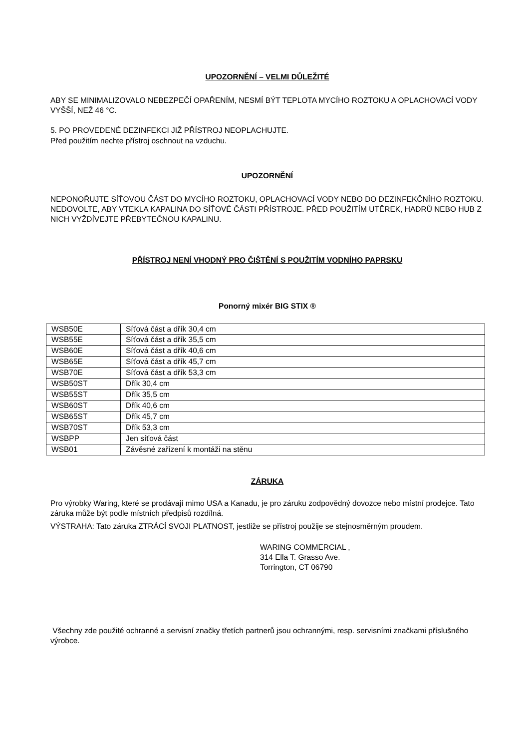UPOZORNĚNÍ – VELMI DŮLEŽITÉ
ABY SE MINIMALIZOVALO NEBEZPEČÍ OPAŘENÍM, NESMÍ BÝT TEPLOTA MYCÍHO ROZTOKU A OPLACHOVACÍ VODY VYŠŠÍ, NEŽ 46 °C.
5. PO PROVEDENÉ DEZINFEKCI JIŽ PŘÍSTROJ NEOPLACHUJTE.
Před použitím nechte přístroj oschnout na vzduchu.
UPOZORNĚNÍ
NEPONOŘUJTE SÍŤOVOU ČÁST DO MYCÍHO ROZTOKU, OPLACHOVACÍ VODY NEBO DO DEZINFEKČNÍHO ROZTOKU. NEDOVOLTE, ABY VTEKLA KAPALINA DO SÍŤOVÉ ČÁSTI PŘÍSTROJE. PŘED POUŽITÍM UTĚREK, HADRŮ NEBO HUB Z NICH VYŽDÍVEJTE PŘEBYTEČNOU KAPALINU.
PŘÍSTROJ NENÍ VHODNÝ PRO ČIŠTĚNÍ S POUŽITÍM VODNÍHO PAPRSKU
Ponorný mixér BIG STIX ®
| WSB50E | Síťová část a dřík 30,4 cm |
| WSB55E | Síťová část a dřík 35,5 cm |
| WSB60E | Síťová část a dřík 40,6 cm |
| WSB65E | Síťová část a dřík 45,7 cm |
| WSB70E | Síťová část a dřík 53,3 cm |
| WSB50ST | Dřík 30,4 cm |
| WSB55ST | Dřík 35,5 cm |
| WSB60ST | Dřík 40,6 cm |
| WSB65ST | Dřík 45,7 cm |
| WSB70ST | Dřík 53,3 cm |
| WSBPP | Jen síťová část |
| WSB01 | Závěsné zařízení k montáži na stěnu |
ZÁRUKA
Pro výrobky Waring, které se prodávají mimo USA a Kanadu, je pro záruku zodpovědný dovozce nebo místní prodejce. Tato záruka může být podle místních předpisů rozdílná.
VÝSTRAHA: Tato záruka ZTRÁCÍ SVOJI PLATNOST, jestliže se přístroj použije se stejnosměrným proudem.
WARING COMMERCIAL ,
314 Ella T. Grasso Ave.
Torrington, CT 06790
Všechny zde použité ochranné a servisní značky třetích partnerů jsou ochrannými, resp. servisními značkami příslušného výrobce.